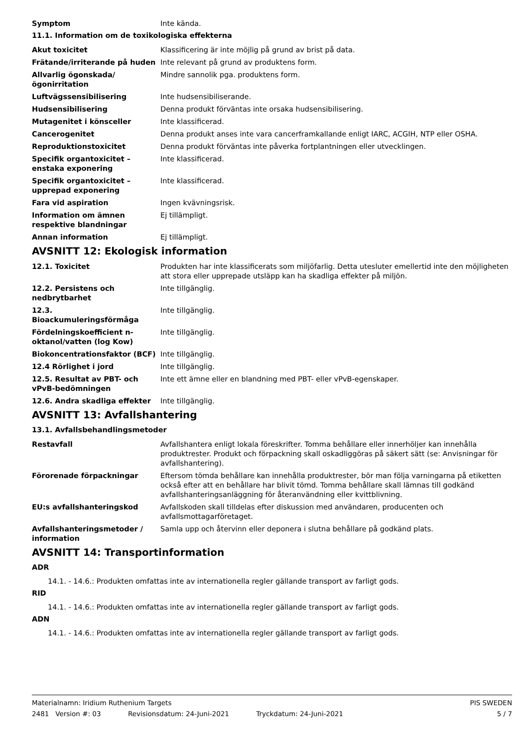Symptom Inte kända.
11.1. Information om de toxikologiska effekterna
Akut toxicitet Klassificering är inte möjlig på grund av brist på data.
Frätande/irriterande på huden Inte relevant på grund av produktens form.
Allvarlig ögonskada/ögonirritation
Mindre sannolik pga. produktens form.
Luftvägssensibilisering Inte hudsensibiliserande.
Hudsensibilisering Denna produkt förväntas inte orsaka hudsensibilisering.
Mutagenitet i könsceller Inte klassificerad.
Cancerogenitet Denna produkt anses inte vara cancerframkallande enligt IARC, ACGIH, NTP eller OSHA.
Reproduktionstoxicitet Denna produkt förväntas inte påverka fortplantningen eller utvecklingen.
Specifik organtoxicitet – enstaka exponering
Inte klassificerad.
Specifik organtoxicitet – upprepad exponering
Inte klassificerad.
Fara vid aspiration Ingen kvävningsrisk.
Information om ämnen respektive blandningar
Ej tillämpligt.
Annan information Ej tillämpligt.
AVSNITT 12: Ekologisk information
12.1. Toxicitet Produkten har inte klassificerats som miljöfarlig. Detta utesluter emellertid inte den möjligheten att stora eller upprepade utsläpp kan ha skadliga effekter på miljön.
12.2. Persistens och nedbrytbarhet
Inte tillgänglig.
12.3. Bioackumuleringsförmåga Inte tillgänglig.
Fördelningskoefficient n-oktanol/vatten (log Kow)
Inte tillgänglig.
Biokoncentrationsfaktor (BCF) Inte tillgänglig.
12.4 Rörlighet i jord Inte tillgänglig.
12.5. Resultat av PBT- och vPvB-bedömningen
Inte ett ämne eller en blandning med PBT- eller vPvB-egenskaper.
12.6. Andra skadliga effekter Inte tillgänglig.
AVSNITT 13: Avfallshantering
13.1. Avfallsbehandlingsmetoder
Restavfall Avfallshantera enligt lokala föreskrifter. Tomma behållare eller innerhöljer kan innehålla produktrester. Produkt och förpackning skall oskadliggöras på säkert sätt (se: Anvisningar för avfallshantering).
Förorenade förpackningar Eftersom tömda behållare kan innehålla produktrester, bör man följa varningarna på etiketten också efter att en behållare har blivit tömd. Tomma behållare skall lämnas till godkänd avfallshanteringsanläggning för återanvändning eller kvittblivning.
EU:s avfallshanteringskod Avfallskoden skall tilldelas efter diskussion med användaren, producenten och avfallsmottagarföretaget.
Avfallshanteringsmetoder / information
Samla upp och återvinn eller deponera i slutna behållare på godkänd plats.
AVSNITT 14: Transportinformation
ADR
14.1. - 14.6.: Produkten omfattas inte av internationella regler gällande transport av farligt gods.
RID
14.1. - 14.6.: Produkten omfattas inte av internationella regler gällande transport av farligt gods.
ADN
14.1. - 14.6.: Produkten omfattas inte av internationella regler gällande transport av farligt gods.
Materialnamn: Iridium Ruthenium Targets PIS SWEDEN
2481 Version #: 03 Revisionsdatum: 24-Juni-2021 Tryckdatum: 24-Juni-2021 5 / 7